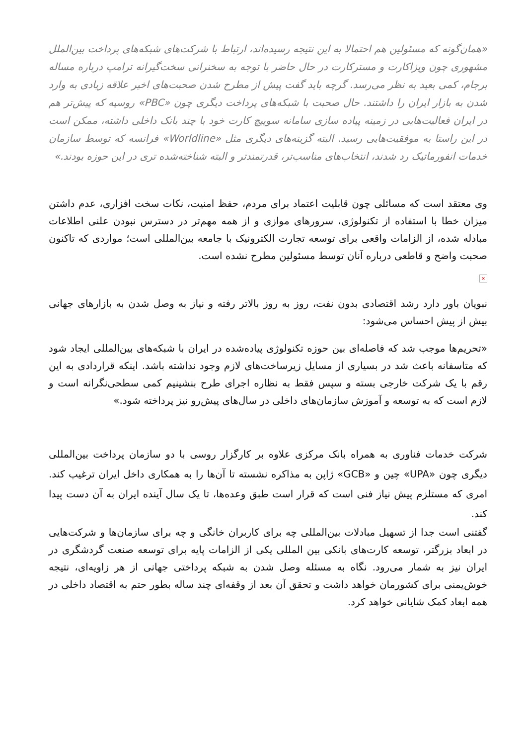«همان‌گونه که مسئولین هم احتمالا به این نتیجه رسیده‌اند، ارتباط با شرکت‌های شبکه‌های پرداخت بین‌الملل مشهوری چون ویزاکارت و مسترکارت در حال حاضر با توجه به سخنرانی سخت‌گیرانه ترامپ درباره مساله برجام، کمی بعید به نظر می‌رسد. گرچه باید گفت پیش از مطرح شدن صحبت‌های اخیر علاقه زیادی به وارد شدن به بازار ایران را داشتند. حال صحبت با شبکه‌های پرداخت دیگری چون «PBC» روسیه که پیش‌تر هم در ایران فعالیت‌هایی در زمینه پیاده سازی سامانه سوییچ کارت خود با چند بانک داخلی داشته، ممکن است در این راستا به موفقیت‌هایی رسید. البته گزینه‌های دیگری مثل «Worldline» فرانسه که توسط سازمان خدمات انفورماتیک رد شدند، انتخاب‌های مناسب‌تر، قدرتمندتر و البته شناخته‌شده تری در این حوزه بودند.»
وی معتقد است که مسائلی چون قابلیت اعتماد برای مردم، حفظ امنیت، نکات سخت افزاری، عدم داشتن میزان خطا با استفاده از تکنولوژی، سرورهای موازی و از همه مهم‌تر در دسترس نبودن علنی اطلاعات مبادله شده، از الزامات واقعی برای توسعه تجارت الکترونیک با جامعه بین‌المللی است؛ مواردی که تاکنون صحبت واضح و قاطعی درباره آنان توسط مسئولین مطرح نشده است.
×
نبویان باور دارد رشد اقتصادی بدون نفت، روز به روز بالاتر رفته و نیاز به وصل شدن به بازارهای جهانی بیش از پیش احساس می‌شود:
«تحریم‌ها موجب شد که فاصله‌ای بین حوزه تکنولوژی پیاده‌شده در ایران با شبکه‌های بین‌المللی ایجاد شود که متاسفانه باعث شد در بسیاری از مسایل زیرساخت‌های لازم وجود نداشته باشد. اینکه قراردادی به این رقم با یک شرکت خارجی بسته و سپس فقط به نظاره اجرای طرح بنشینیم کمی سطحی‌نگرانه است و لازم است که به توسعه و آموزش سازمان‌های داخلی در سال‌های پیش‌رو نیز پرداخته شود.»
شرکت خدمات فناوری به همراه بانک مرکزی علاوه بر کارگزار روسی با دو سازمان پرداخت بین‌المللی دیگری چون «UPA» چین و «GCB» ژاپن به مذاکره نشسته تا آن‌ها را به همکاری داخل ایران ترغیب کند. امری که مستلزم پیش نیاز فنی است که قرار است طبق وعده‌ها، تا یک سال آینده ایران به آن دست پیدا کند.
گفتنی است جدا از تسهیل مبادلات بین‌المللی چه برای کاربران خانگی و چه برای سازمان‌ها و شرکت‌هایی در ابعاد بزرگتر، توسعه کارت‌های بانکی بین المللی یکی از الزامات پایه برای توسعه صنعت گردشگری در ایران نیز به شمار می‌رود. نگاه به مسئله وصل شدن به شبکه پرداختی جهانی از هر زاویه‌ای، نتیجه خوش‌یمنی برای کشورمان خواهد داشت و تحقق آن بعد از وقفه‌ای چند ساله بطور حتم به اقتصاد داخلی در همه ابعاد کمک شایانی خواهد کرد.